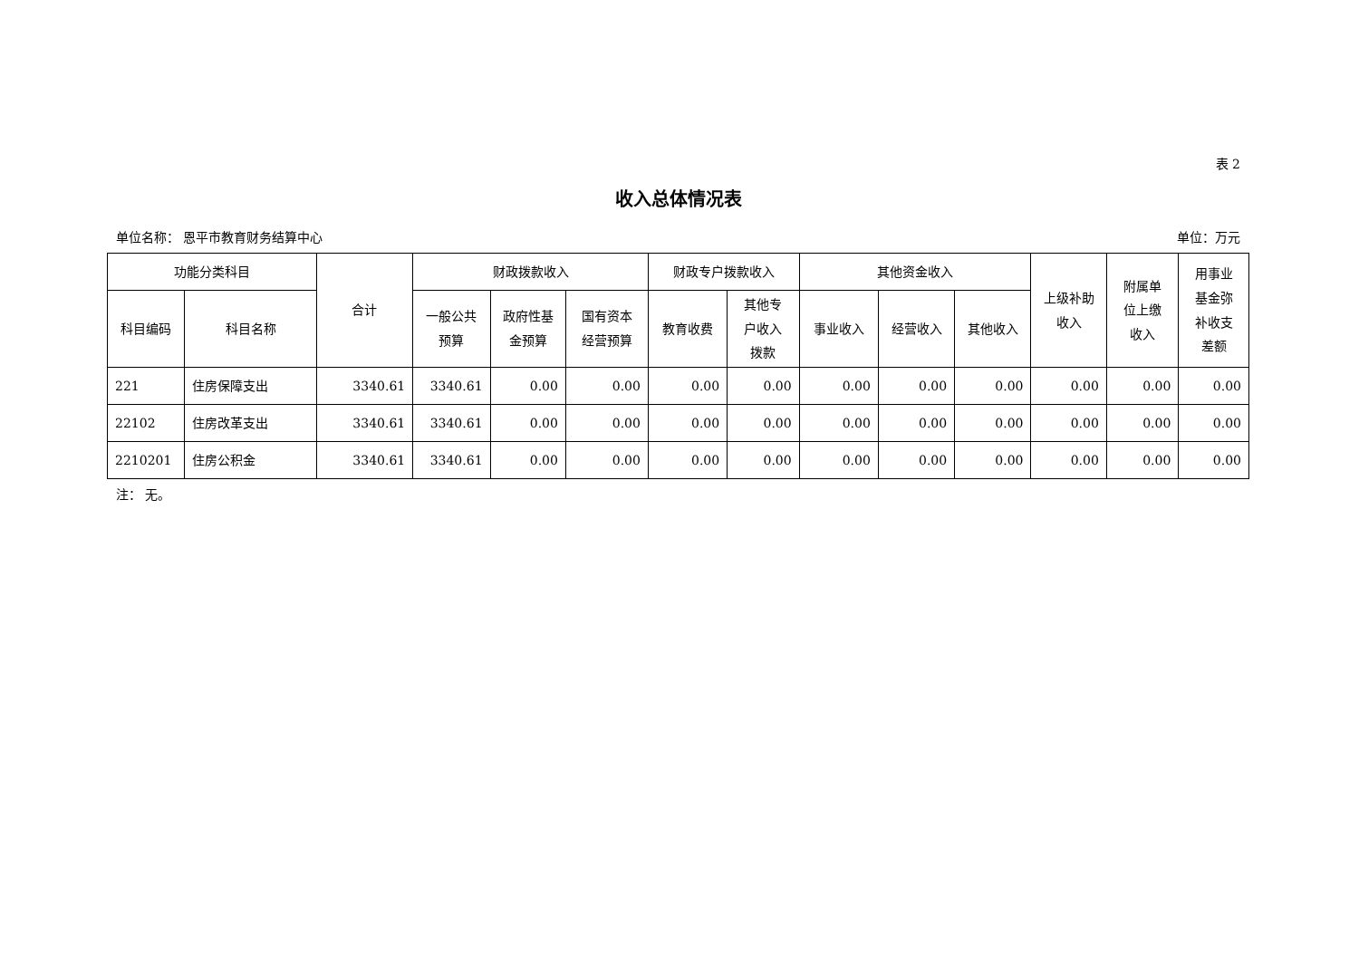表 2
收入总体情况表
单位名称： 恩平市教育财务结算中心 单位：万元
| 功能分类科目 | | 合计 | 财政拨款收入 | | | 财政专户拨款收入 | | 其他资金收入 | | | 上级补助 收入 | 附属单 位上缴 收入 | 用事业 基金弥 补收支 差额 |
| --- | --- | --- | --- | --- | --- | --- | --- | --- | --- | --- | --- | --- | --- |
| 科目编码 | 科目名称 | | 一般公共 预算 | 政府性基 金预算 | 国有资本 经营预算 | 教育收费 | 其他专 户收入 拨款 | 事业收入 | 经营收入 | 其他收入 | | | |
| 221 | 住房保障支出 | 3340.61 | 3340.61 | 0.00 | 0.00 | 0.00 | 0.00 | 0.00 | 0.00 | 0.00 | 0.00 | 0.00 | 0.00 |
| 22102 | 住房改革支出 | 3340.61 | 3340.61 | 0.00 | 0.00 | 0.00 | 0.00 | 0.00 | 0.00 | 0.00 | 0.00 | 0.00 | 0.00 |
| 2210201 | 住房公积金 | 3340.61 | 3340.61 | 0.00 | 0.00 | 0.00 | 0.00 | 0.00 | 0.00 | 0.00 | 0.00 | 0.00 | 0.00 |
注： 无。